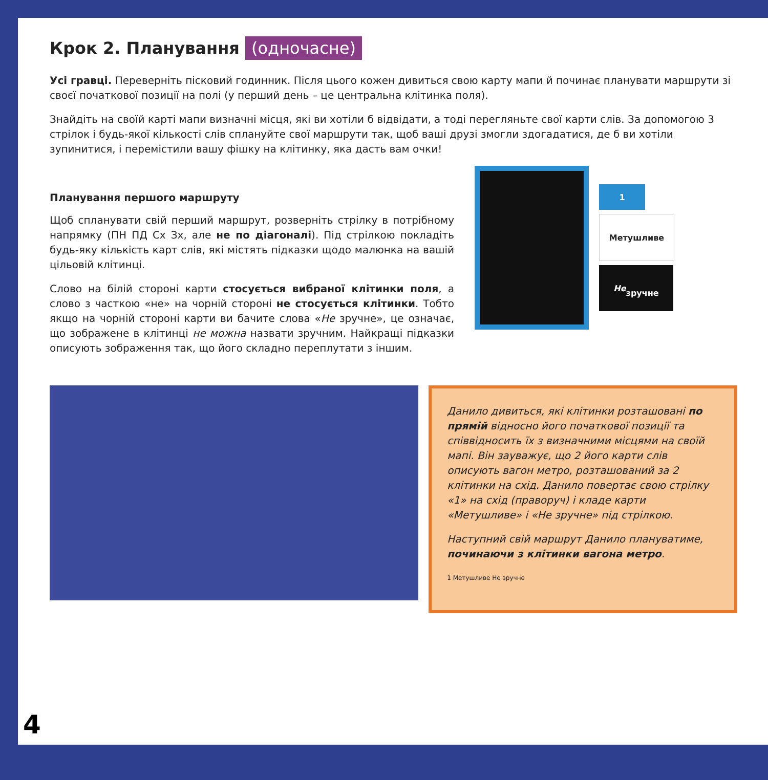Крок 2. Планування (одночасне)
Усі гравці. Переверніть пісковий годинник. Після цього кожен дивиться свою карту мапи й починає планувати маршрути зі своєї початкової позиції на полі (у перший день – це центральна клітинка поля).
Знайдіть на своїй карті мапи визначні місця, які ви хотіли б відвідати, а тоді перегляньте свої карти слів. За допомогою 3 стрілок і будь-якої кількості слів сплануйте свої маршрути так, щоб ваші друзі змогли здогадатися, де б ви хотіли зупинитися, і перемістили вашу фішку на клітинку, яка дасть вам очки!
Планування першого маршруту
Щоб спланувати свій перший маршрут, розверніть стрілку в потрібному напрямку (ПН ПД Сх Зх, але не по діагоналі). Під стрілкою покладіть будь-яку кількість карт слів, які містять підказки щодо малюнка на вашій цільовій клітинці.
Слово на білій стороні карти стосується вибраної клітинки поля, а слово з часткою «не» на чорній стороні не стосується клітинки. Тобто якщо на чорній стороні карти ви бачите слова «Не зручне», це означає, що зображене в клітинці не можна назвати зручним. Найкращі підказки описують зображення так, що його складно переплутати з іншим.
1
Метушливе
Не
зручне
Данило дивиться, які клітинки розташовані по прямій відносно його початкової позиції та співвідносить їх з визначними місцями на своїй мапі. Він зауважує, що 2 його карти слів описують вагон метро, розташований за 2 клітинки на схід. Данило повертає свою стрілку «1» на схід (праворуч) і кладе карти «Метушливе» і «Не зручне» під стрілкою.
Наступний свій маршрут Данило плануватиме, починаючи з клітинки вагона метро.
1 Метушливе Не зручне
4